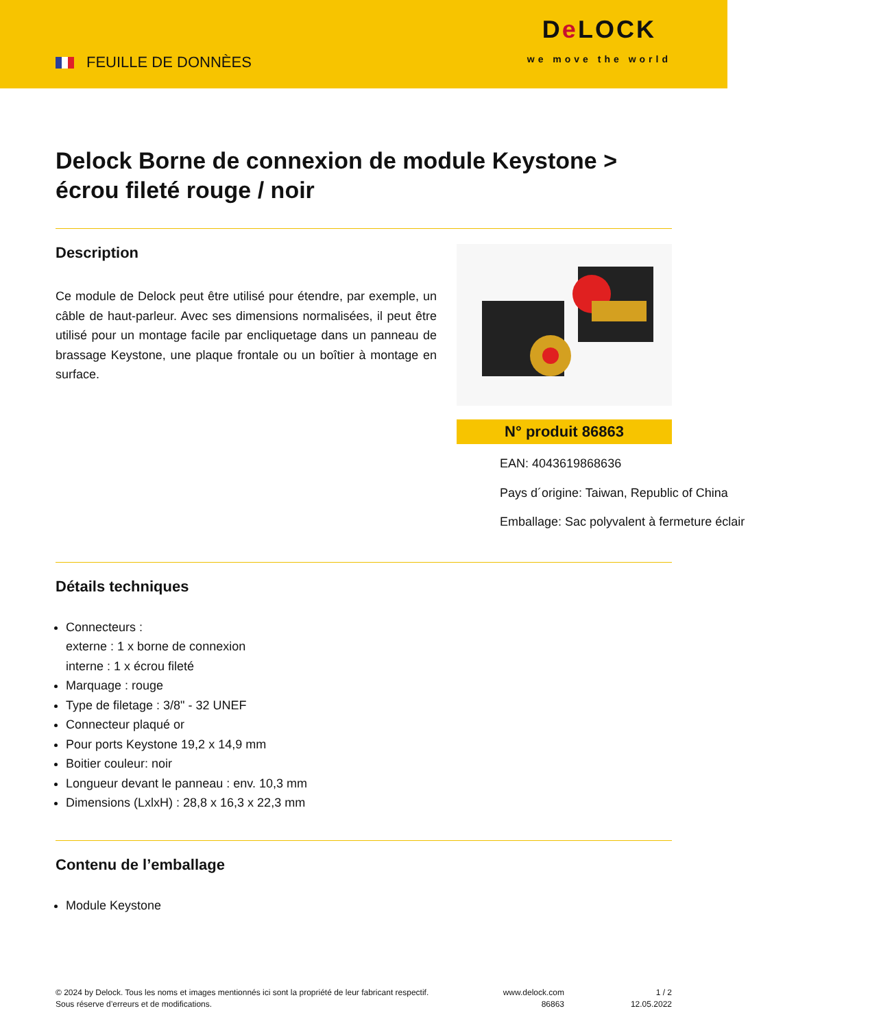FEUILLE DE DONNÈES
De LOCK
we move the world
Delock Borne de connexion de module Keystone > écrou fileté rouge / noir
Description
Ce module de Delock peut être utilisé pour étendre, par exemple, un câble de haut-parleur. Avec ses dimensions normalisées, il peut être utilisé pour un montage facile par encliquetage dans un panneau de brassage Keystone, une plaque frontale ou un boîtier à montage en surface.
N° produit 86863
EAN: 4043619868636
Pays d´origine: Taiwan, Republic of China
Emballage: Sac polyvalent à fermeture éclair
Détails techniques
Connecteurs :
externe : 1 x borne de connexion
interne : 1 x écrou fileté
Marquage : rouge
Type de filetage : 3/8" - 32 UNEF
Connecteur plaqué or
Pour ports Keystone 19,2 x 14,9 mm
Boitier couleur: noir
Longueur devant le panneau : env. 10,3 mm
Dimensions (LxlxH) : 28,8 x 16,3 x 22,3 mm
Contenu de l’emballage
Module Keystone
© 2024 by Delock. Tous les noms et images mentionnés ici sont la propriété de leur fabricant respectif.
Sous réserve d’erreurs et de modifications.
www.delock.com
86863
1 / 2
12.05.2022